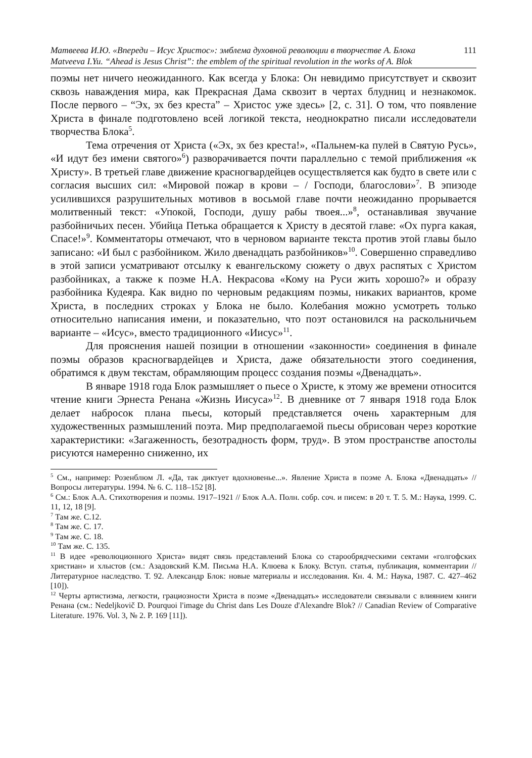111 Матвеева И.Ю. «Впереди – Исус Христос»: эмблема духовной революции в творчестве А. Блока
Matveeva I.Yu. “Ahead is Jesus Christ”: the emblem of the spiritual revolution in the works of A. Blok
поэмы нет ничего неожиданного. Как всегда у Блока: Он невидимо присутствует и сквозит сквозь наваждения мира, как Прекрасная Дама сквозит в чертах блудниц и незнакомок. После первого – “Эх, эх без креста” – Христос уже здесь» [2, с. 31]. О том, что появление Христа в финале подготовлено всей логикой текста, неоднократно писали исследователи творчества Блока<sup>5</sup>.
Тема отречения от Христа («Эх, эх без креста!», «Пальнем-ка пулей в Святую Русь», «И идут без имени святого»<sup>6</sup>) разворачивается почти параллельно с темой приближения «к Христу». В третьей главе движение красногвардейцев осуществляется как будто в свете или с согласия высших сил: «Мировой пожар в крови – / Господи, благослови»<sup>7</sup>. В эпизоде усилившихся разрушительных мотивов в восьмой главе почти неожиданно прорывается молитвенный текст: «Упокой, Господи, душу рабы твоея...»<sup>8</sup>, останавливая звучание разбойничьих песен. Убийца Петька обращается к Христу в десятой главе: «Ох пурга какая, Спасе!»<sup>9</sup>. Комментаторы отмечают, что в черновом варианте текста против этой главы было записано: «И был с разбойником. Жило двенадцать разбойников»<sup>10</sup>. Совершенно справедливо в этой записи усматривают отсылку к евангельскому сюжету о двух распятых с Христом разбойниках, а также к поэме Н.А. Некрасова «Кому на Руси жить хорошо?» и образу разбойника Кудеяра. Как видно по черновым редакциям поэмы, никаких вариантов, кроме Христа, в последних строках у Блока не было. Колебания можно усмотреть только относительно написания имени, и показательно, что поэт остановился на раскольничьем варианте – «Исус», вместо традиционного «Иисус»<sup>11</sup>.
Для прояснения нашей позиции в отношении «законности» соединения в финале поэмы образов красногвардейцев и Христа, даже обязательности этого соединения, обратимся к двум текстам, обрамляющим процесс создания поэмы «Двенадцать».
В январе 1918 года Блок размышляет о пьесе о Христе, к этому же времени относится чтение книги Эрнеста Ренана «Жизнь Иисуса»<sup>12</sup>. В дневнике от 7 января 1918 года Блок делает набросок плана пьесы, который представляется очень характерным для художественных размышлений поэта. Мир предполагаемой пьесы обрисован через короткие характеристики: «Загаженность, безотрадность форм, труд». В этом пространстве апостолы рисуются намеренно сниженно, их
<sup>5</sup> См., например: Розенблюм Л. «Да, так диктует вдохновенье...». Явление Христа в поэме А. Блока «Двенадцать» // Вопросы литературы. 1994. № 6. С. 118–152 [8].
<sup>6</sup> См.: Блок А.А. Стихотворения и поэмы. 1917–1921 // Блок А.А. Полн. собр. соч. и писем: в 20 т. Т. 5. М.: Наука, 1999. С. 11, 12, 18 [9].
<sup>7</sup> Там же. С.12.
<sup>8</sup> Там же. С. 17.
<sup>9</sup> Там же. С. 18.
<sup>10</sup> Там же. С. 135.
<sup>11</sup> В идее «революционного Христа» видят связь представлений Блока со старообрядческими сектами «голгофских христиан» и хлыстов (см.: Азадовский К.М. Письма Н.А. Клюева к Блоку. Вступ. статья, публикация, комментарии // Литературное наследство. Т. 92. Александр Блок: новые материалы и исследования. Кн. 4. М.: Наука, 1987. С. 427–462 [10]).
<sup>12</sup> Черты артистизма, легкости, грациозности Христа в поэме «Двенадцать» исследователи связывали с влиянием книги Ренана (см.: Nedeljkovič D. Pourquoi l'image du Christ dans Les Douze d'Alexandre Blok? // Canadian Review of Comparative Literature. 1976. Vol. 3, № 2. P. 169 [11]).